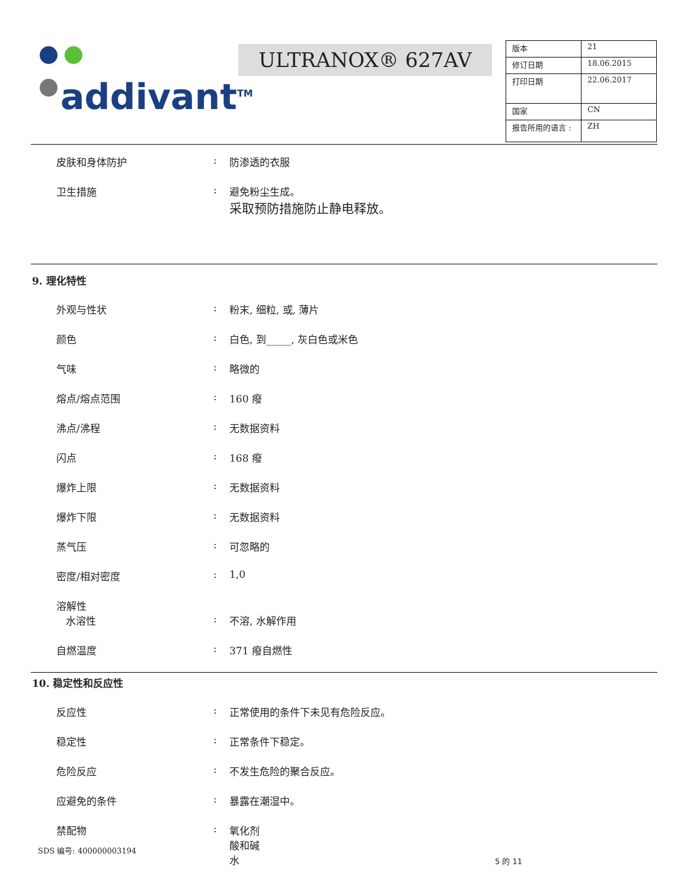addivant<sup>TM</sup>
ULTRANOX® 627AV
| 版本 | 21 |
| 修订日期 | 18.06.2015 |
| 打印日期 | 22.06.2017 |
| 国家 | CN |
| 报告所用的语言 : | ZH |
皮肤和身体防护 : 防渗透的衣服
卫生措施 : 避免粉尘生成。
采取预防措施防止静电释放。
9. 理化特性
外观与性状 : 粉末, 细粒, 或, 薄片
颜色 : 白色, 到_____, 灰白色或米色
气味 : 略微的
熔点/熔点范围 : 160 癈
沸点/沸程 : 无数据资料
闪点 : 168 癈
爆炸上限 : 无数据资料
爆炸下限 : 无数据资料
蒸气压 : 可忽略的
密度/相对密度 : 1,0
溶解性
水溶性 : 不溶, 水解作用
自燃温度 : 371 癈自燃性
10. 稳定性和反应性
反应性 : 正常使用的条件下未见有危险反应。
稳定性 : 正常条件下稳定。
危险反应 : 不发生危险的聚合反应。
应避免的条件 : 暴露在潮湿中。
禁配物 : 氧化剂
酸和碱
水
SDS 编号: 400000003194
5 的 11